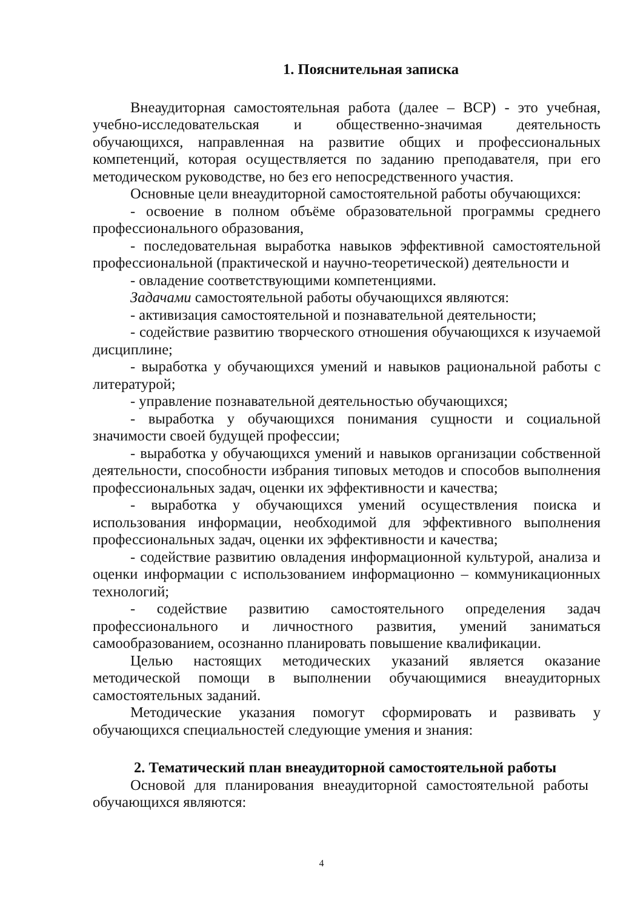1. Пояснительная записка
Внеаудиторная самостоятельная работа (далее – ВСР) - это учебная, учебно-исследовательская и общественно-значимая деятельность обучающихся, направленная на развитие общих и профессиональных компетенций, которая осуществляется по заданию преподавателя, при его методическом руководстве, но без его непосредственного участия.
Основные цели внеаудиторной самостоятельной работы обучающихся:
- освоение в полном объёме образовательной программы среднего профессионального образования,
- последовательная выработка навыков эффективной самостоятельной профессиональной (практической и научно-теоретической) деятельности и
- овладение соответствующими компетенциями.
Задачами самостоятельной работы обучающихся являются:
- активизация самостоятельной и познавательной деятельности;
- содействие развитию творческого отношения обучающихся к изучаемой дисциплине;
- выработка у обучающихся умений и навыков рациональной работы с литературой;
- управление познавательной деятельностью обучающихся;
- выработка у обучающихся понимания сущности и социальной значимости своей будущей профессии;
- выработка у обучающихся умений и навыков организации собственной деятельности, способности избрания типовых методов и способов выполнения профессиональных задач, оценки их эффективности и качества;
- выработка у обучающихся умений осуществления поиска и использования информации, необходимой для эффективного выполнения профессиональных задач, оценки их эффективности и качества;
- содействие развитию овладения информационной культурой, анализа и оценки информации с использованием информационно – коммуникационных технологий;
- содействие развитию самостоятельного определения задач профессионального и личностного развития, умений заниматься самообразованием, осознанно планировать повышение квалификации.
Целью настоящих методических указаний является оказание методической помощи в выполнении обучающимися внеаудиторных самостоятельных заданий.
Методические указания помогут сформировать и развивать у обучающихся специальностей следующие умения и знания:
2. Тематический план внеаудиторной самостоятельной работы
Основой для планирования внеаудиторной самостоятельной работы обучающихся являются:
4